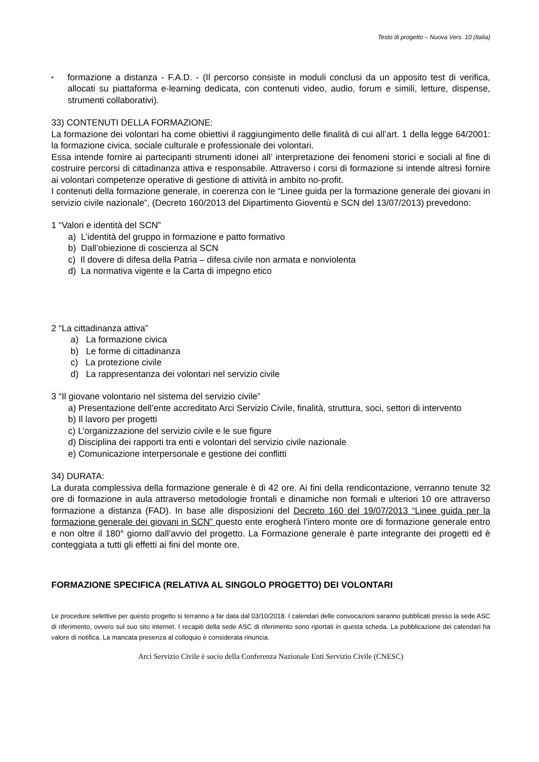Testo di progetto – Nuova Vers. 10 (Italia)
▪
formazione a distanza - F.A.D. - (Il percorso consiste in moduli conclusi da un apposito test di verifica, allocati su piattaforma e-learning dedicata, con contenuti video, audio, forum e simili, letture, dispense, strumenti collaborativi).
33) CONTENUTI DELLA FORMAZIONE:
La formazione dei volontari ha come obiettivi il raggiungimento delle finalità di cui all’art. 1 della legge 64/2001: la formazione civica, sociale culturale e professionale dei volontari.
Essa intende fornire ai partecipanti strumenti idonei all’ interpretazione dei fenomeni storici e sociali al fine di costruire percorsi di cittadinanza attiva e responsabile. Attraverso i corsi di formazione si intende altresì fornire ai volontari competenze operative di gestione di attività in ambito no-profit.
I contenuti della formazione generale, in coerenza con le “Linee guida per la formazione generale dei giovani in servizio civile nazionale”, (Decreto 160/2013 del Dipartimento Gioventù e SCN del 13/07/2013) prevedono:
1 “Valori e identità del SCN”
a) L’identità del gruppo in formazione e patto formativo
b) Dall’obiezione di coscienza al SCN
c) Il dovere di difesa della Patria – difesa civile non armata e nonviolenta
d) La normativa vigente e la Carta di impegno etico
2 “La cittadinanza attiva”
a) La formazione civica
b) Le forme di cittadinanza
c) La protezione civile
d) La rappresentanza dei volontari nel servizio civile
3 “Il giovane volontario nel sistema del servizio civile”
a) Presentazione dell’ente accreditato Arci Servizio Civile, finalità, struttura, soci, settori di intervento
b) Il lavoro per progetti
c) L’organizzazione del servizio civile e le sue figure
d) Disciplina dei rapporti tra enti e volontari del servizio civile nazionale
e) Comunicazione interpersonale e gestione dei conflitti
34) DURATA:
La durata complessiva della formazione generale è di 42 ore. Ai fini della rendicontazione, verranno tenute 32 ore di formazione in aula attraverso metodologie frontali e dinamiche non formali e ulteriori 10 ore attraverso formazione a distanza (FAD). In base alle disposizioni del Decreto 160 del 19/07/2013 “Linee guida per la formazione generale dei giovani in SCN” questo ente erogherà l’intero monte ore di formazione generale entro e non oltre il 180° giorno dall’avvio del progetto. La Formazione generale è parte integrante dei progetti ed è conteggiata a tutti gli effetti ai fini del monte ore.
FORMAZIONE SPECIFICA (RELATIVA AL SINGOLO PROGETTO) DEI VOLONTARI
Le procedure selettive per questo progetto si terranno a far data dal 03/10/2018. I calendari delle convocazioni saranno pubblicati presso la sede ASC di riferimento, ovvero sul suo sito internet. I recapiti della sede ASC di riferimento sono riportati in questa scheda. La pubblicazione dei calendari ha valore di notifica. La mancata presenza al colloquio è considerata rinuncia.
Arci Servizio Civile è socio della Conferenza Nazionale Enti Servizio Civile (CNESC)